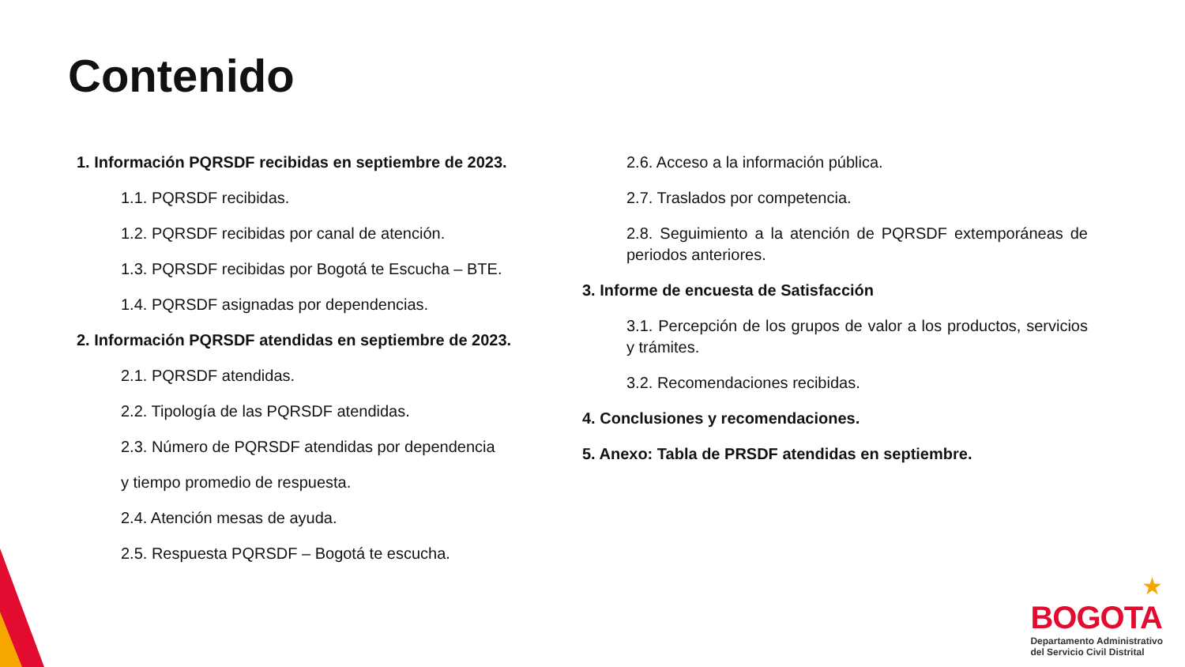Contenido
1. Información PQRSDF recibidas en septiembre de 2023.
1.1. PQRSDF recibidas.
1.2. PQRSDF recibidas por canal de atención.
1.3. PQRSDF recibidas por Bogotá te Escucha – BTE.
1.4. PQRSDF asignadas por dependencias.
2. Información PQRSDF atendidas en septiembre de 2023.
2.1. PQRSDF atendidas.
2.2. Tipología de las PQRSDF atendidas.
2.3. Número de PQRSDF atendidas por dependencia
y tiempo promedio de respuesta.
2.4. Atención mesas de ayuda.
2.5. Respuesta PQRSDF – Bogotá te escucha.
2.6. Acceso a la información pública.
2.7. Traslados por competencia.
2.8. Seguimiento a la atención de PQRSDF extemporáneas de periodos anteriores.
3. Informe de encuesta de Satisfacción
3.1. Percepción de los grupos de valor a los productos, servicios y trámites.
3.2. Recomendaciones recibidas.
4. Conclusiones y recomendaciones.
5. Anexo: Tabla de PRSDF atendidas en septiembre.
★
BOGOTA
Departamento Administrativo
del Servicio Civil Distrital